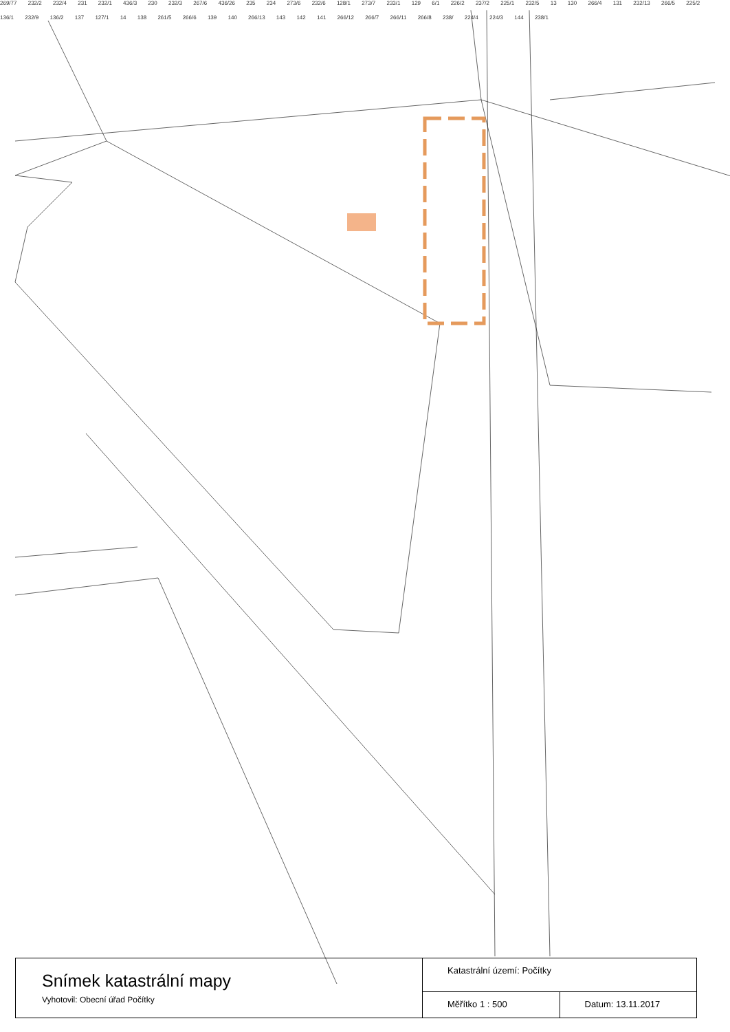269/77 232/2 232/4 231 232/1 436/3 230 232/3 267/6 436/26 235 234 273/6 232/6 128/1 273/7 233/1 129 6/1 226/2 237/2 225/1 232/5 13 130 266/4 131 232/13 266/5 225/2 136/1 232/9 136/2 137 127/1 14 138 261/5 266/6 139 140 266/13 143 142 141 266/12 266/7 266/11 266/8 238/ 224/4 224/3 144 238/1
Snímek katastrální mapy
Vyhotovil: Obecní úřad Počítky
Katastrální území: Počítky
Měřítko 1 : 500 Datum: 13.11.2017